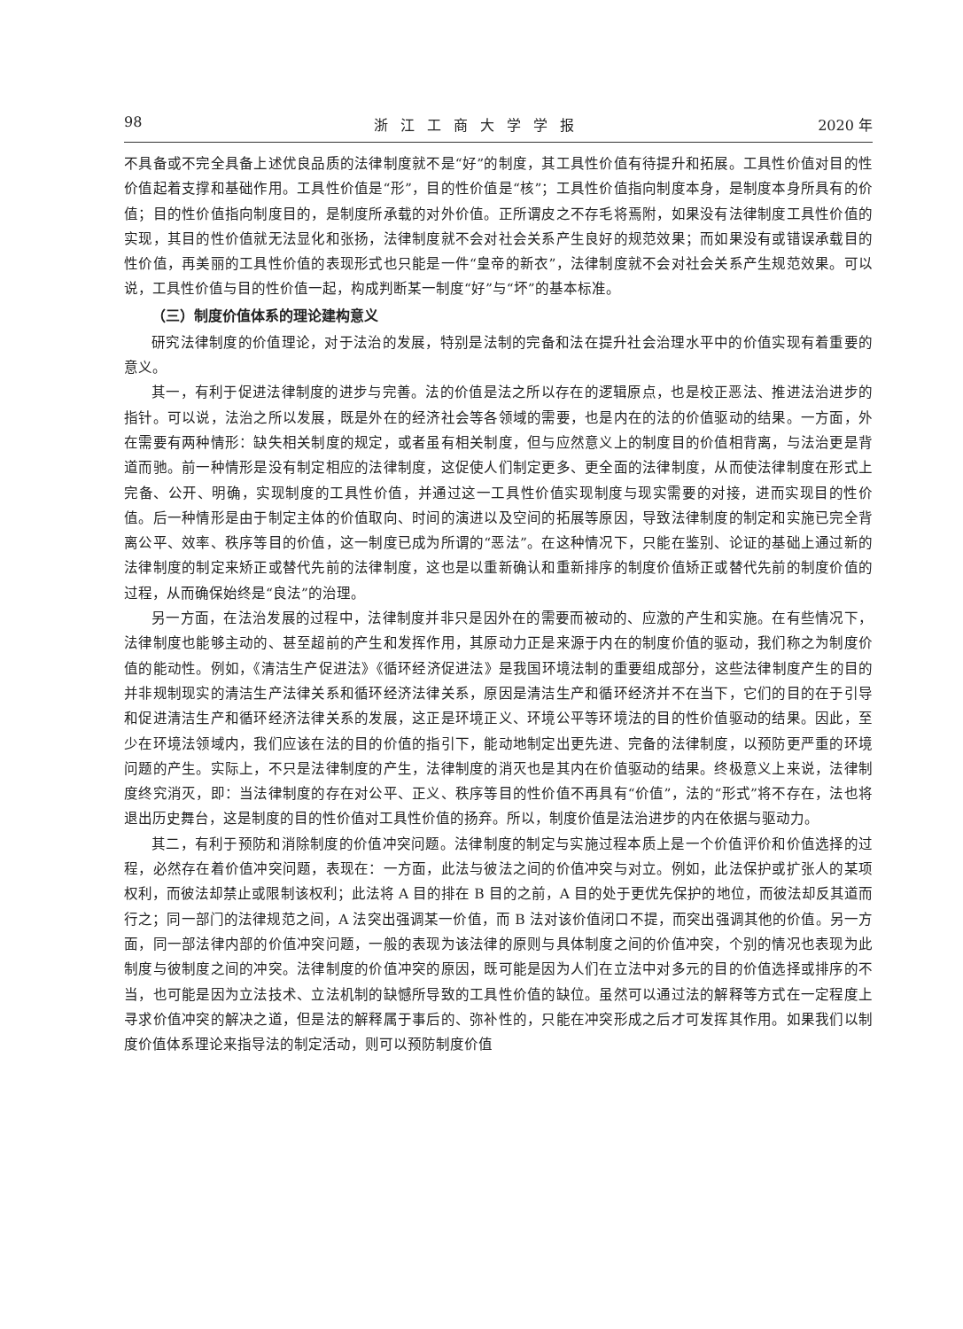98 浙江工商大学学报 2020 年
不具备或不完全具备上述优良品质的法律制度就不是“好”的制度，其工具性价值有待提升和拓展。工具性价值对目的性价值起着支撑和基础作用。工具性价值是“形”，目的性价值是“核”；工具性价值指向制度本身，是制度本身所具有的价值；目的性价值指向制度目的，是制度所承载的对外价值。正所谓皮之不存毛将焉附，如果没有法律制度工具性价值的实现，其目的性价值就无法显化和张扬，法律制度就不会对社会关系产生良好的规范效果；而如果没有或错误承载目的性价值，再美丽的工具性价值的表现形式也只能是一件“皇帝的新衣”，法律制度就不会对社会关系产生规范效果。可以说，工具性价值与目的性价值一起，构成判断某一制度“好”与“坏”的基本标准。
（三）制度价值体系的理论建构意义
研究法律制度的价值理论，对于法治的发展，特别是法制的完备和法在提升社会治理水平中的价值实现有着重要的意义。
其一，有利于促进法律制度的进步与完善。法的价值是法之所以存在的逻辑原点，也是校正恶法、推进法治进步的指针。可以说，法治之所以发展，既是外在的经济社会等各领域的需要，也是内在的法的价值驱动的结果。一方面，外在需要有两种情形：缺失相关制度的规定，或者虽有相关制度，但与应然意义上的制度目的价值相背离，与法治更是背道而驰。前一种情形是没有制定相应的法律制度，这促使人们制定更多、更全面的法律制度，从而使法律制度在形式上完备、公开、明确，实现制度的工具性价值，并通过这一工具性价值实现制度与现实需要的对接，进而实现目的性价值。后一种情形是由于制定主体的价值取向、时间的演进以及空间的拓展等原因，导致法律制度的制定和实施已完全背离公平、效率、秩序等目的价值，这一制度已成为所谓的“恶法”。在这种情况下，只能在鉴别、论证的基础上通过新的法律制度的制定来矫正或替代先前的法律制度，这也是以重新确认和重新排序的制度价值矫正或替代先前的制度价值的过程，从而确保始终是“良法”的治理。
另一方面，在法治发展的过程中，法律制度并非只是因外在的需要而被动的、应激的产生和实施。在有些情况下，法律制度也能够主动的、甚至超前的产生和发挥作用，其原动力正是来源于内在的制度价值的驱动，我们称之为制度价值的能动性。例如，《清洁生产促进法》《循环经济促进法》是我国环境法制的重要组成部分，这些法律制度产生的目的并非规制现实的清洁生产法律关系和循环经济法律关系，原因是清洁生产和循环经济并不在当下，它们的目的在于引导和促进清洁生产和循环经济法律关系的发展，这正是环境正义、环境公平等环境法的目的性价值驱动的结果。因此，至少在环境法领域内，我们应该在法的目的价值的指引下，能动地制定出更先进、完备的法律制度，以预防更严重的环境问题的产生。实际上，不只是法律制度的产生，法律制度的消灭也是其内在价值驱动的结果。终极意义上来说，法律制度终究消灭，即：当法律制度的存在对公平、正义、秩序等目的性价值不再具有“价值”，法的“形式”将不存在，法也将退出历史舞台，这是制度的目的性价值对工具性价值的扬弃。所以，制度价值是法治进步的内在依据与驱动力。
其二，有利于预防和消除制度的价值冲突问题。法律制度的制定与实施过程本质上是一个价值评价和价值选择的过程，必然存在着价值冲突问题，表现在：一方面，此法与彼法之间的价值冲突与对立。例如，此法保护或扩张人的某项权利，而彼法却禁止或限制该权利；此法将 A 目的排在 B 目的之前，A 目的处于更优先保护的地位，而彼法却反其道而行之；同一部门的法律规范之间，A 法突出强调某一价值，而 B 法对该价值闭口不提，而突出强调其他的价值。另一方面，同一部法律内部的价值冲突问题，一般的表现为该法律的原则与具体制度之间的价值冲突，个别的情况也表现为此制度与彼制度之间的冲突。法律制度的价值冲突的原因，既可能是因为人们在立法中对多元的目的价值选择或排序的不当，也可能是因为立法技术、立法机制的缺憾所导致的工具性价值的缺位。虽然可以通过法的解释等方式在一定程度上寻求价值冲突的解决之道，但是法的解释属于事后的、弥补性的，只能在冲突形成之后才可发挥其作用。如果我们以制度价值体系理论来指导法的制定活动，则可以预防制度价值